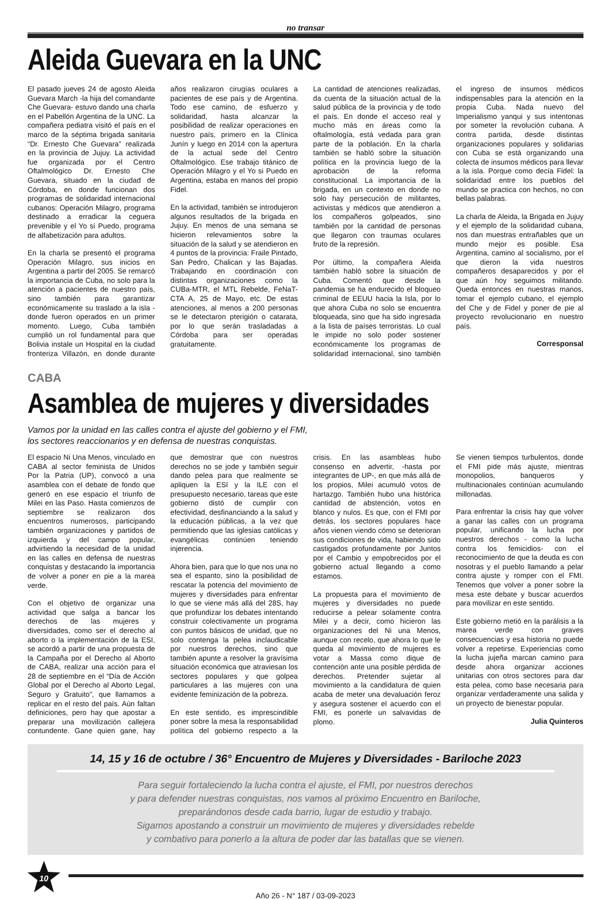no transar
Aleida Guevara en la UNC
El pasado jueves 24 de agosto Aleida Guevara March -la hija del comandante Che Guevara- estuvo dando una charla en el Pabellón Argentina de la UNC. La compañera pediatra visitó el país en el marco de la séptima brigada sanitaria “Dr. Ernesto Che Guevara” realizada en la provincia de Jujuy. La actividad fue organizada por el Centro Oftalmológico Dr. Ernesto Che Guevara, situado en la ciudad de Córdoba, en donde funcionan dos programas de solidaridad internacional cubanos: Operación Milagro, programa destinado a erradicar la ceguera prevenible y el Yo sí Puedo, programa de alfabetización para adultos.
En la charla se presentó el programa Operación Milagro, sus inicios en Argentina a partir del 2005. Se remarcó la importancia de Cuba, no solo para la atención a pacientes de nuestro país, sino también para garantizar económicamente su traslado a la isla -donde fueron operados en un primer momento. Luego, Cuba también cumplió un rol fundamental para que Bolivia instale un Hospital en la ciudad fronteriza Villazón, en donde durante años realizaron cirugías oculares a pacientes de ese país y de Argentina. Todo ese camino, de esfuerzo y solidaridad, hasta alcanzar la posibilidad de realizar operaciones en nuestro país, primero en la Clínica Junín y luego en 2014 con la apertura de la actual sede del Centro Oftalmológico. Ese trabajo titánico de Operación Milagro y el Yo si Puedo en Argentina, estaba en manos del propio Fidel.
En la actividad, también se introdujeron algunos resultados de la brigada en Jujuy. En menos de una semana se hicieron relevamientos sobre la situación de la salud y se atendieron en 4 puntos de la provincia: Fraile Pintado, San Pedro, Chalican y las Bajadas. Trabajando en coordinación con distintas organizaciones como la CUBa-MTR, el MTL Rebelde, FeNaT-CTA A, 25 de Mayo, etc. De estas atenciones, al menos a 200 personas se le detectaron pterigión o catarata, por lo que serán trasladadas a Córdoba para ser operadas gratuitamente.
La cantidad de atenciones realizadas, da cuenta de la situación actual de la salud pública de la provincia y de todo el país. En donde el acceso real y mucho más en áreas como la oftalmología, está vedada para gran parte de la población. En la charla también se habló sobre la situación política en la provincia luego de la aprobación de la reforma constitucional. La importancia de la brigada, en un contexto en donde no solo hay persecución de militantes, activistas y médicos que atendieron a los compañeros golpeados, sino también por la cantidad de personas que llegaron con traumas oculares fruto de la represión.
Por último, la compañera Aleida también habló sobre la situación de Cuba. Comentó que desde la pandemia se ha endurecido el bloqueo criminal de EEUU hacia la Isla, por lo que ahora Cuba no solo se encuentra bloqueada, sino que ha sido ingresada a la lista de países terroristas. Lo cual le impide no solo poder sostener económicamente los programas de solidaridad internacional, sino también el ingreso de insumos médicos indispensables para la atención en la propia Cuba. Nada nuevo del Imperialismo yanqui y sus intentonas por someter la revolución cubana. A contra partida, desde distintas organizaciones populares y solidarias con Cuba se está organizando una colecta de insumos médicos para llevar a la isla. Porque como decía Fidel: la solidaridad entre los pueblos del mundo se practica con hechos, no con bellas palabras.
La charla de Aleida, la Brigada en Jujuy y el ejemplo de la solidaridad cubana, nos dan muestras entrañables que un mundo mejor es posible. Esa Argentina, camino al socialismo, por el que dieron la vida nuestros compañeros desaparecidos y por el que aún hoy seguimos militando. Queda entonces en nuestras manos, tomar el ejemplo cubano, el ejemplo del Che y de Fidel y poner de pie al proyecto revolucionario en nuestro país.
Corresponsal
CABA
Asamblea de mujeres y diversidades
Vamos por la unidad en las calles contra el ajuste del gobierno y el FMI,
los sectores reaccionarios y en defensa de nuestras conquistas.
El espacio Ni Una Menos, vinculado en CABA al sector feminista de Unidos Por la Patria (UP), convocó a una asamblea con el debate de fondo que generó en ese espacio el triunfo de Milei en las Paso. Hasta comienzos de septiembre se realizaron dos encuentros numerosos, participando también organizaciones y partidos de izquierda y del campo popular, advirtiendo la necesidad de la unidad en las calles en defensa de nuestras conquistas y destacando la importancia de volver a poner en pie a la marea verde.
Con el objetivo de organizar una actividad que salga a bancar los derechos de las mujeres y diversidades, como ser el derecho al aborto o la implementación de la ESI, se acordó a partir de una propuesta de la Campaña por el Derecho al Aborto de CABA, realizar una acción para el 28 de septiembre en el “Día de Acción Global por el Derecho al Aborto Legal, Seguro y Gratuito”, que llamamos a replicar en el resto del país. Aún faltan definiciones, pero hay que apostar a preparar una movilización callejera contundente. Gane quien gane, hay que demostrar que con nuestros derechos no se jode y también seguir dando pelea para que realmente se apliquen la ESI y la ILE con el presupuesto necesario, tareas que este gobierno distó de cumplir con efectividad, desfinanciando a la salud y la educación públicas, a la vez que permitiendo que las iglesias católicas y evangélicas continúen teniendo injerencia.
Ahora bien, para que lo que nos una no sea el espanto, sino la posibilidad de rescatar la potencia del movimiento de mujeres y diversidades para enfrentar lo que se viene más allá del 28S, hay que profundizar los debates intentando construir colectivamente un programa con puntos básicos de unidad, que no solo contenga la pelea inclaudicable por nuestros derechos, sino que también apunte a resolver la gravísima situación económica que atraviesan los sectores populares y que golpea particulares a las mujeres con una evidente feminización de la pobreza.
En este sentido, es imprescindible poner sobre la mesa la responsabilidad política del gobierno respecto a la crisis. En las asambleas hubo consenso en advertir, -hasta por integrantes de UP-, en que más allá de los propios, Milei acumuló votos de hartazgo. También hubo una histórica cantidad de abstención, votos en blanco y nulos. Es que, con el FMI por detrás, los sectores populares hace años vienen viendo cómo se deterioran sus condiciones de vida, habiendo sido castigados profundamente por Juntos por el Cambio y empobrecidos por el gobierno actual llegando a como estamos.
La propuesta para el movimiento de mujeres y diversidades no puede reducirse a pelear solamente contra Milei y a decir, como hicieron las organizaciones del Ni una Menos, aunque con recelo, que ahora lo que le queda al movimiento de mujeres es votar a Massa como dique de contención ante una posible pérdida de derechos. Pretender sujetar al movimiento a la candidatura de quien acaba de meter una devaluación feroz y asegura sostener el acuerdo con el FMI, es ponerle un salvavidas de plomo.
Se vienen tiempos turbulentos, donde el FMI pide más ajuste, mientras monopolios, banqueros y multinacionales continúan acumulando millonadas.
Para enfrentar la crisis hay que volver a ganar las calles con un programa popular, unificando la lucha por nuestros derechos - como la lucha contra los femicidios- con el reconocimiento de que la deuda es con nosotras y el pueblo llamando a pelar contra ajuste y romper con el FMI. Tenemos que volver a poner sobre la mesa este debate y buscar acuerdos para movilizar en este sentido.
Este gobierno metió en la parálisis a la marea verde con graves consecuencias y esa historia no puede volver a repetirse. Experiencias como la lucha jujeña marcan camino para desde ahora organizar acciones unitarias con otros sectores para dar esta pelea, como base necesaria para organizar verdaderamente una salida y un proyecto de bienestar popular.
Julia Quinteros
14, 15 y 16 de octubre / 36° Encuentro de Mujeres y Diversidades - Bariloche 2023
Para seguir fortaleciendo la lucha contra el ajuste, el FMI, por nuestros derechos
y para defender nuestras conquistas, nos vamos al próximo Encuentro en Bariloche,
preparándonos desde cada barrio, lugar de estudio y trabajo.
Sigamos apostando a construir un movimiento de mujeres y diversidades rebelde
y combativo para ponerlo a la altura de poder dar las batallas que se vienen.
10
Año 26 - N° 187 / 03-09-2023